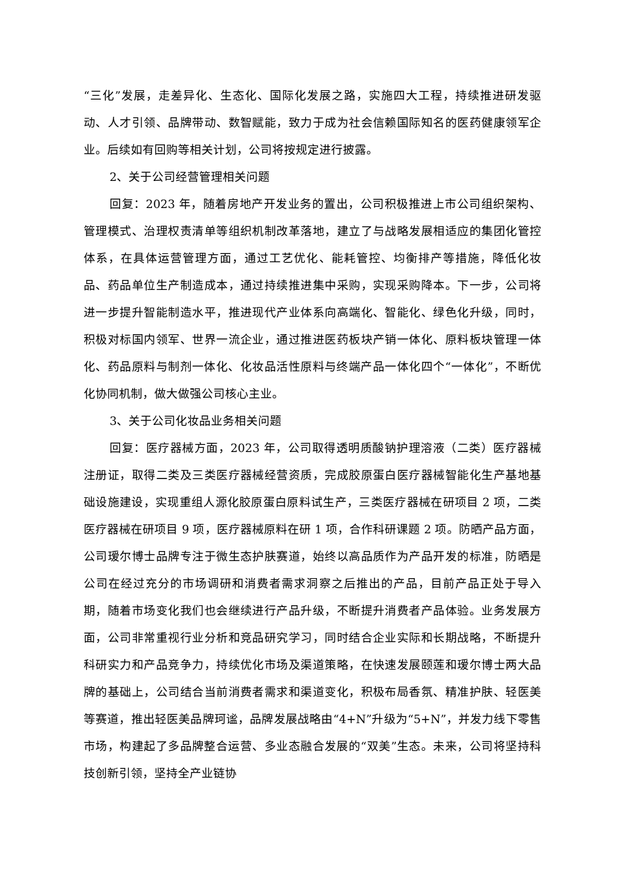“三化”发展，走差异化、生态化、国际化发展之路，实施四大工程，持续推进研发驱动、人才引领、品牌带动、数智赋能，致力于成为社会信赖国际知名的医药健康领军企业。后续如有回购等相关计划，公司将按规定进行披露。
2、关于公司经营管理相关问题
回复：2023 年，随着房地产开发业务的置出，公司积极推进上市公司组织架构、管理模式、治理权责清单等组织机制改革落地，建立了与战略发展相适应的集团化管控体系，在具体运营管理方面，通过工艺优化、能耗管控、均衡排产等措施，降低化妆品、药品单位生产制造成本，通过持续推进集中采购，实现采购降本。下一步，公司将进一步提升智能制造水平，推进现代产业体系向高端化、智能化、绿色化升级，同时，积极对标国内领军、世界一流企业，通过推进医药板块产销一体化、原料板块管理一体化、药品原料与制剂一体化、化妆品活性原料与终端产品一体化四个“一体化”，不断优化协同机制，做大做强公司核心主业。
3、关于公司化妆品业务相关问题
回复：医疗器械方面，2023 年，公司取得透明质酸钠护理溶液（二类）医疗器械注册证，取得二类及三类医疗器械经营资质，完成胶原蛋白医疗器械智能化生产基地基础设施建设，实现重组人源化胶原蛋白原料试生产，三类医疗器械在研项目 2 项，二类医疗器械在研项目 9 项，医疗器械原料在研 1 项，合作科研课题 2 项。防晒产品方面，公司瑷尔博士品牌专注于微生态护肤赛道，始终以高品质作为产品开发的标准，防晒是公司在经过充分的市场调研和消费者需求洞察之后推出的产品，目前产品正处于导入期，随着市场变化我们也会继续进行产品升级，不断提升消费者产品体验。业务发展方面，公司非常重视行业分析和竞品研究学习，同时结合企业实际和长期战略，不断提升科研实力和产品竞争力，持续优化市场及渠道策略，在快速发展颐莲和瑷尔博士两大品牌的基础上，公司结合当前消费者需求和渠道变化，积极布局香氛、精准护肤、轻医美等赛道，推出轻医美品牌珂谧，品牌发展战略由“4+N”升级为“5+N”，并发力线下零售市场，构建起了多品牌整合运营、多业态融合发展的“双美”生态。未来，公司将坚持科技创新引领，坚持全产业链协